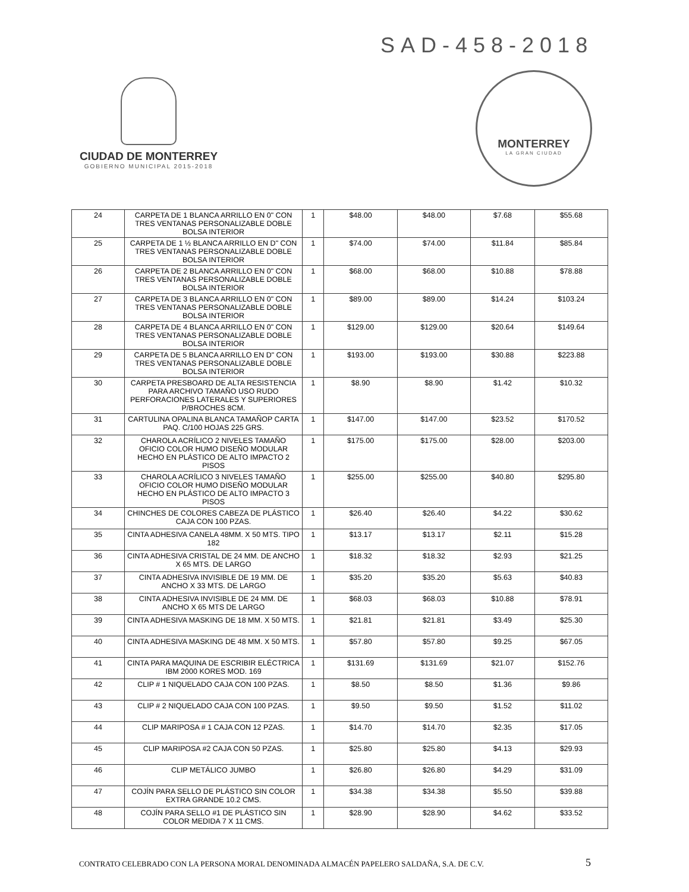SAD-458-2018
CIUDAD DE MONTERREY
GOBIERNO MUNICIPAL 2015-2018
MONTERREY
LA GRAN CIUDAD
| 24 | CARPETA DE 1 BLANCA ARRILLO EN 0" CON TRES VENTANAS PERSONALIZABLE DOBLE BOLSA INTERIOR | 1 | $48.00 | $48.00 | $7.68 | $55.68 |
| 25 | CARPETA DE 1 ½ BLANCA ARRILLO EN D" CON TRES VENTANAS PERSONALIZABLE DOBLE BOLSA INTERIOR | 1 | $74.00 | $74.00 | $11.84 | $85.84 |
| 26 | CARPETA DE 2 BLANCA ARRILLO EN 0" CON TRES VENTANAS PERSONALIZABLE DOBLE BOLSA INTERIOR | 1 | $68.00 | $68.00 | $10.88 | $78.88 |
| 27 | CARPETA DE 3 BLANCA ARRILLO EN 0" CON TRES VENTANAS PERSONALIZABLE DOBLE BOLSA INTERIOR | 1 | $89.00 | $89.00 | $14.24 | $103.24 |
| 28 | CARPETA DE 4 BLANCA ARRILLO EN 0" CON TRES VENTANAS PERSONALIZABLE DOBLE BOLSA INTERIOR | 1 | $129.00 | $129.00 | $20.64 | $149.64 |
| 29 | CARPETA DE 5 BLANCA ARRILLO EN D" CON TRES VENTANAS PERSONALIZABLE DOBLE BOLSA INTERIOR | 1 | $193.00 | $193.00 | $30.88 | $223.88 |
| 30 | CARPETA PRESBOARD DE ALTA RESISTENCIA PARA ARCHIVO TAMAÑO USO RUDO PERFORACIONES LATERALES Y SUPERIORES P/BROCHES 8CM. | 1 | $8.90 | $8.90 | $1.42 | $10.32 |
| 31 | CARTULINA OPALINA BLANCA TAMAÑOP CARTA PAQ. C/100 HOJAS 225 GRS. | 1 | $147.00 | $147.00 | $23.52 | $170.52 |
| 32 | CHAROLA ACRÍLICO 2 NIVELES TAMAÑO OFICIO COLOR HUMO DISEÑO MODULAR HECHO EN PLÁSTICO DE ALTO IMPACTO 2 PISOS | 1 | $175.00 | $175.00 | $28.00 | $203.00 |
| 33 | CHAROLA ACRÍLICO 3 NIVELES TAMAÑO OFICIO COLOR HUMO DISEÑO MODULAR HECHO EN PLÁSTICO DE ALTO IMPACTO 3 PISOS | 1 | $255.00 | $255.00 | $40.80 | $295.80 |
| 34 | CHINCHES DE COLORES CABEZA DE PLÁSTICO CAJA CON 100 PZAS. | 1 | $26.40 | $26.40 | $4.22 | $30.62 |
| 35 | CINTA ADHESIVA CANELA 48MM. X 50 MTS. TIPO 182 | 1 | $13.17 | $13.17 | $2.11 | $15.28 |
| 36 | CINTA ADHESIVA CRISTAL DE 24 MM. DE ANCHO X 65 MTS. DE LARGO | 1 | $18.32 | $18.32 | $2.93 | $21.25 |
| 37 | CINTA ADHESIVA INVISIBLE DE 19 MM. DE ANCHO X 33 MTS. DE LARGO | 1 | $35.20 | $35.20 | $5.63 | $40.83 |
| 38 | CINTA ADHESIVA INVISIBLE DE 24 MM. DE ANCHO X 65 MTS DE LARGO | 1 | $68.03 | $68.03 | $10.88 | $78.91 |
| 39 | CINTA ADHESIVA MASKING DE 18 MM. X 50 MTS. | 1 | $21.81 | $21.81 | $3.49 | $25.30 |
| 40 | CINTA ADHESIVA MASKING DE 48 MM. X 50 MTS. | 1 | $57.80 | $57.80 | $9.25 | $67.05 |
| 41 | CINTA PARA MAQUINA DE ESCRIBIR ELÉCTRICA IBM 2000 KORES MOD. 169 | 1 | $131.69 | $131.69 | $21.07 | $152.76 |
| 42 | CLIP # 1 NIQUELADO CAJA CON 100 PZAS. | 1 | $8.50 | $8.50 | $1.36 | $9.86 |
| 43 | CLIP # 2 NIQUELADO CAJA CON 100 PZAS. | 1 | $9.50 | $9.50 | $1.52 | $11.02 |
| 44 | CLIP MARIPOSA # 1 CAJA CON 12 PZAS. | 1 | $14.70 | $14.70 | $2.35 | $17.05 |
| 45 | CLIP MARIPOSA #2 CAJA CON 50 PZAS. | 1 | $25.80 | $25.80 | $4.13 | $29.93 |
| 46 | CLIP METÁLICO JUMBO | 1 | $26.80 | $26.80 | $4.29 | $31.09 |
| 47 | COJÍN PARA SELLO DE PLÁSTICO SIN COLOR EXTRA GRANDE 10.2 CMS. | 1 | $34.38 | $34.38 | $5.50 | $39.88 |
| 48 | COJÍN PARA SELLO #1 DE PLÁSTICO SIN COLOR MEDIDA 7 X 11 CMS. | 1 | $28.90 | $28.90 | $4.62 | $33.52 |
CONTRATO CELEBRADO CON LA PERSONA MORAL DENOMINADA ALMACÉN PAPELERO SALDAÑA, S.A. DE C.V.
5